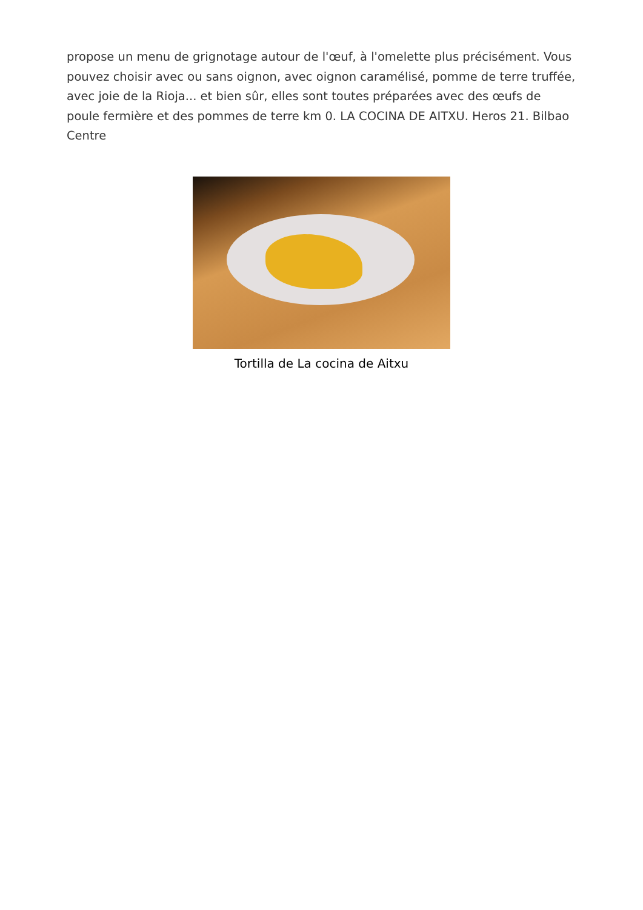propose un menu de grignotage autour de l'œuf, à l'omelette plus précisément. Vous pouvez choisir avec ou sans oignon, avec oignon caramélisé, pomme de terre truffée, avec joie de la Rioja... et bien sûr, elles sont toutes préparées avec des œufs de poule fermière et des pommes de terre km 0. LA COCINA DE AITXU. Heros 21. Bilbao Centre
Tortilla de La cocina de Aitxu